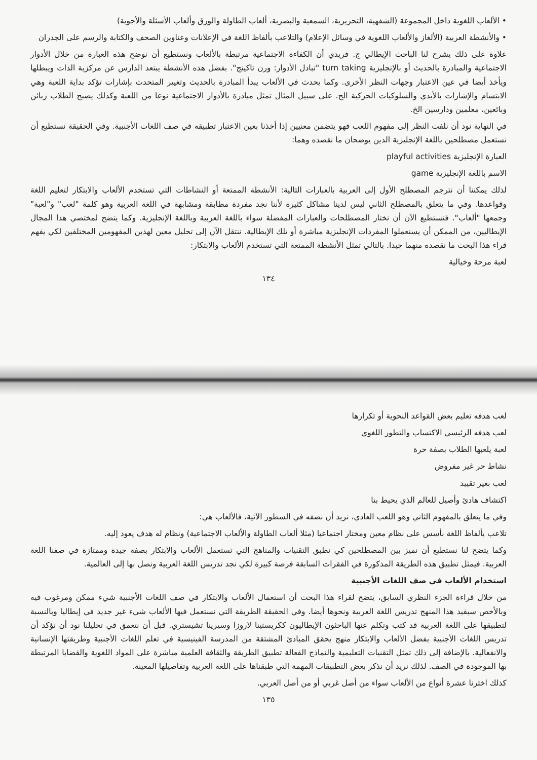• الألعاب اللغوية داخل المجموعة (الشفهية، التحريرية، السمعية والبصرية، ألعاب الطاولة والورق وألعاب الأسئلة والأجوبة)
• والأنشطة العربية (الألغاز والألعاب اللغوية في وسائل الإعلام) والتلاعب بألفاظ اللغة في الإعلانات وعناوين الصحف والكتابة والرسم على الجدران
علاوة على ذلك يشرح لنا الباحث الإيطالي ج. فريدي أن الكفاءة الاجتماعية مرتبطة بالألعاب ونستطيع أن نوضح هذه العبارة من خلال الأدوار الاجتماعية والمبادرة بالحديث أو بالإنجليزية turn taking "تبادل الأدوار: ورن تاكينج". بفضل هذه الأنشطة يبتعد الدارس عن مركزية الذات ويبطلها ويأخذ أيضا في عين الاعتبار وجهات النظر الأخرى. وكما يحدث في الألعاب يبدأ المبادرة بالحديث وتغيير المتحدث بإشارات تؤكد بداية اللعبة وهي الابتسام والإشارات بالأيدي والسلوكيات الحركية الخ. على سبيل المثال تمثل مبادرة بالأدوار الاجتماعية نوعا من اللعبة وكذلك يصبح الطلاب زبائن وبائعين، معلمين ودارسين الخ.
في النهاية نود أن نلفت النظر إلى مفهوم اللعب فهو يتضمن معنيين إذا أخذنا بعين الاعتبار تطبيقه في صف اللغات الأجنبية. وفي الحقيقة نستطيع أن نستعمل مصطلحين باللغة الإنجليزية الذين يوضحان ما نقصده وهما:
العبارة الإنجليزية playful activities
الاسم باللغة الإنجليزية game
لذلك يمكننا أن نترجم المصطلح الأول إلى العربية بالعبارات التالية: الأنشطة الممتعة أو النشاطات التي تستخدم الألعاب والابتكار لتعليم اللغة وقواعدها. وفي ما يتعلق بالمصطلح الثاني ليس لدينا مشاكل كثيرة لأننا نجد مفردة مطابقة ومشابهة في اللغة العربية وهو كلمة "لعب" و"لعبة" وجمعها "ألعاب". فنستطيع الآن أن نختار المصطلحات والعبارات المفضلة سواء باللغة العربية وباللغة الإنجليزية. وكما يتضح لمختصي هذا المجال الإيطاليين، من الممكن أن يستعملوا المفردات الإنجليزية مباشرة أو تلك الإيطالية. ننتقل الآن إلى تحليل معين لهذين المفهومين المختلفين لكي يفهم قراء هذا البحث ما نقصده منهما جيدا. بالتالي تمثل الأنشطة الممتعة التي تستخدم الألعاب والابتكار:
لعبة مرحة وخيالية
١٣٤
لعب هدفه تعليم بعض القواعد النحوية أو تكرارها
لعب هدفه الرئيسي الاكتساب والتطور اللغوي
لعبة يلعبها الطلاب بصفة حرة
نشاط حر غير مفروض
لعب بغير تقييد
اكتشاف هادئ وأصيل للعالم الذي يحيط بنا
وفي ما يتعلق بالمفهوم الثاني وهو اللعب العادي، نريد أن نصفه في السطور الآتية، فالألعاب هي:
تلاعب بألفاظ اللغة بأسس على نظام معين ومختار اجتماعيا (مثلا ألعاب الطاولة والألعاب الاجتماعية) ونظام له هدف يعود إليه.
وكما يتضح لنا نستطيع أن نميز بين المصطلحين كي نطبق التقنيات والمناهج التي تستعمل الألعاب والابتكار بصفة جيدة وممتازة في صفنا اللغة العربية. فيمثل تطبيق هذه الطريقة المذكورة في الفقرات السابقة فرصة كبيرة لكي نجد تدريس اللغة العربية ونصل بها إلى العالمية.
استخدام الألعاب في صف اللغات الأجنبية
من خلال قراءة الجزء النظري السابق، يتضح لقراء هذا البحث أن استعمال الألعاب والابتكار في صف اللغات الأجنبية شيء ممكن ومرغوب فيه وبالأخص سيفيد هذا المنهج تدريس اللغة العربية ونحوها أيضا. وفي الحقيقة الطريقة التي نستعمل فيها الألعاب شيء غير جديد في إيطاليا وبالنسبة لتطبيقها على اللغة العربية قد كتب وتكلم عنها الباحثون الإيطاليون ككريستينا لاروزا وسيرينا تشيستري. قبل أن نتعمق في تحليلنا نود أن نؤكد أن تدريس اللغات الأجنبية بفضل الألعاب والابتكار منهج يحقق المبادئ المشتقة من المدرسة الفينيسية في تعلم اللغات الأجنبية وطريقتها الإنسانية والانفعالية. بالإضافة إلى ذلك تمثل التقنيات التعليمية والنماذج الفعالة تطبيق الطريقة والثقافة العلمية مباشرة على المواد اللغوية والقضايا المرتبطة بها الموجودة في الصف. لذلك نريد أن نذكر بعض التطبيقات المهمة التي طبقناها على اللغة العربية وتفاصيلها المعينة.
كذلك اخترنا عشرة أنواع من الألعاب سواء من أصل غربي أو من أصل العربي.
١٣٥